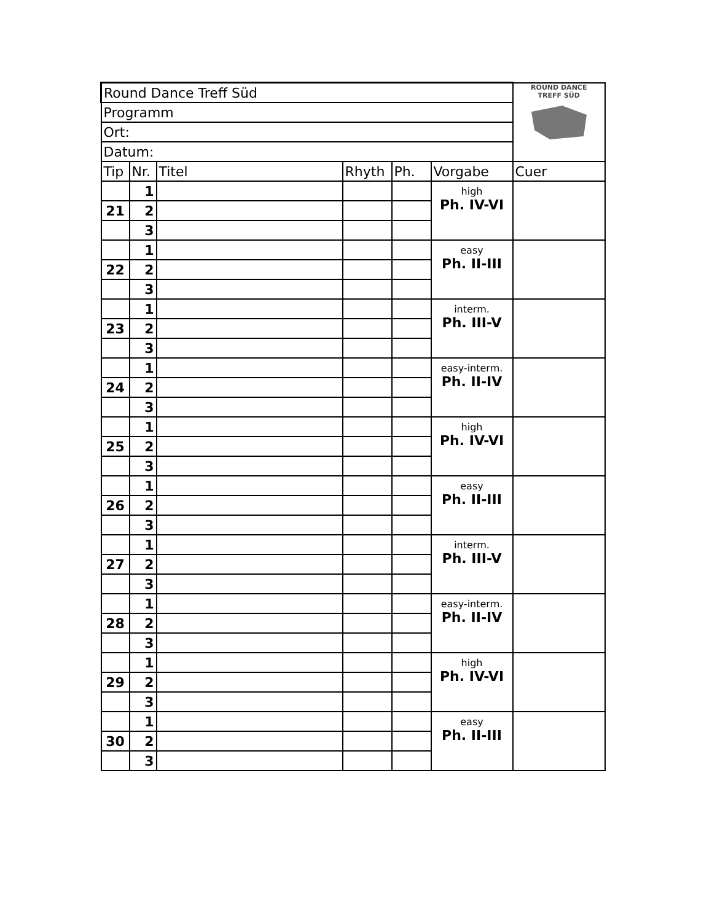| Round Dance Treff Süd | | | | | | ROUND DANCE TREFF SÜD |
| Programm | | | | | | |
| Ort: | | | | | | |
| Datum: | | | | | | |
| Tip | Nr. | Titel | Rhyth | Ph. | Vorgabe | Cuer |
| | 1 | | | | high Ph. IV-VI | |
| 21 | 2 | | | | | |
| | 3 | | | | | |
| | 1 | | | | easy Ph. II-III | |
| 22 | 2 | | | | | |
| | 3 | | | | | |
| | 1 | | | | interm. Ph. III-V | |
| 23 | 2 | | | | | |
| | 3 | | | | | |
| | 1 | | | | easy-interm. Ph. II-IV | |
| 24 | 2 | | | | | |
| | 3 | | | | | |
| | 1 | | | | high Ph. IV-VI | |
| 25 | 2 | | | | | |
| | 3 | | | | | |
| | 1 | | | | easy Ph. II-III | |
| 26 | 2 | | | | | |
| | 3 | | | | | |
| | 1 | | | | interm. Ph. III-V | |
| 27 | 2 | | | | | |
| | 3 | | | | | |
| | 1 | | | | easy-interm. Ph. II-IV | |
| 28 | 2 | | | | | |
| | 3 | | | | | |
| | 1 | | | | high Ph. IV-VI | |
| 29 | 2 | | | | | |
| | 3 | | | | | |
| | 1 | | | | easy Ph. II-III | |
| 30 | 2 | | | | | |
| | 3 | | | | | |